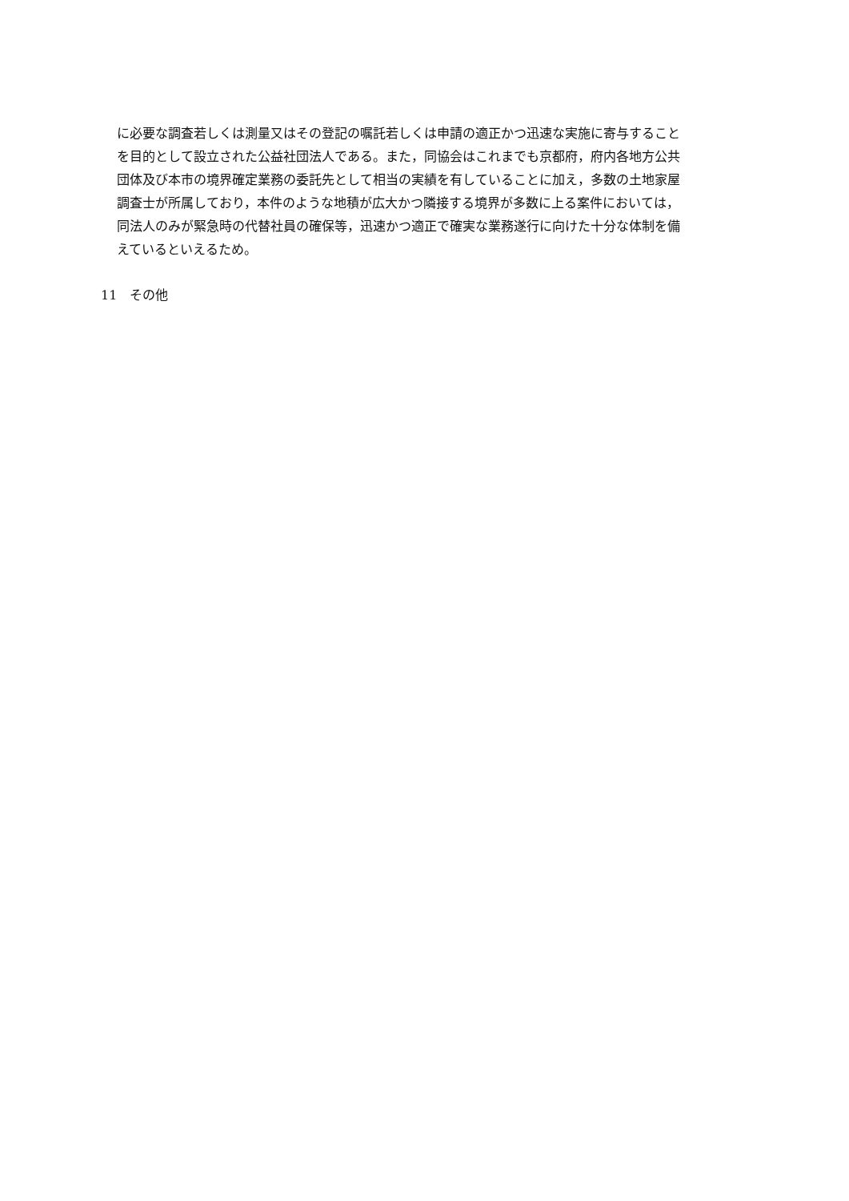に必要な調査若しくは測量又はその登記の嘱託若しくは申請の適正かつ迅速な実施に寄与すること
を目的として設立された公益社団法人である。また，同協会はこれまでも京都府，府内各地方公共
団体及び本市の境界確定業務の委託先として相当の実績を有していることに加え，多数の土地家屋
調査士が所属しており，本件のような地積が広大かつ隣接する境界が多数に上る案件においては，
同法人のみが緊急時の代替社員の確保等，迅速かつ適正で確実な業務遂行に向けた十分な体制を備
えているといえるため。
11　その他